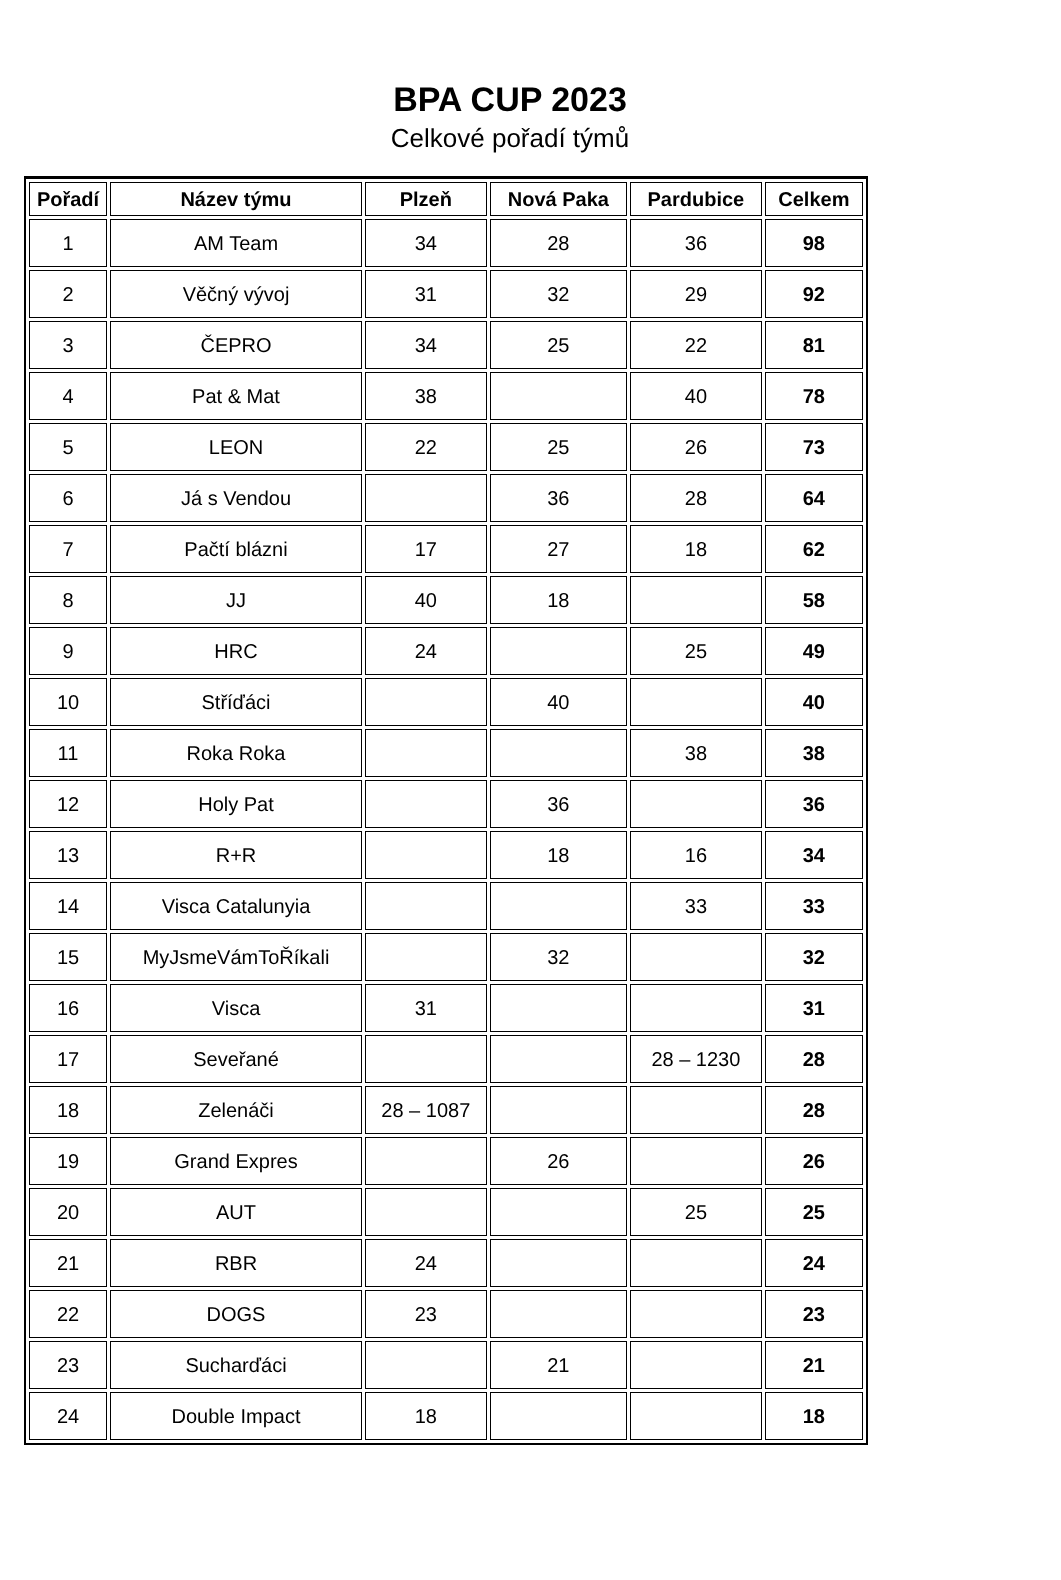BPA CUP 2023
Celkové pořadí týmů
| Pořadí | Název týmu | Plzeň | Nová Paka | Pardubice | Celkem |
| --- | --- | --- | --- | --- | --- |
| 1 | AM Team | 34 | 28 | 36 | 98 |
| 2 | Věčný vývoj | 31 | 32 | 29 | 92 |
| 3 | ČEPRO | 34 | 25 | 22 | 81 |
| 4 | Pat & Mat | 38 | | 40 | 78 |
| 5 | LEON | 22 | 25 | 26 | 73 |
| 6 | Já s Vendou | | 36 | 28 | 64 |
| 7 | Pačtí blázni | 17 | 27 | 18 | 62 |
| 8 | JJ | 40 | 18 | | 58 |
| 9 | HRC | 24 | | 25 | 49 |
| 10 | Stříďáci | | 40 | | 40 |
| 11 | Roka Roka | | | 38 | 38 |
| 12 | Holy Pat | | 36 | | 36 |
| 13 | R+R | | 18 | 16 | 34 |
| 14 | Visca Catalunyia | | | 33 | 33 |
| 15 | MyJsmeVámToŘíkali | | 32 | | 32 |
| 16 | Visca | 31 | | | 31 |
| 17 | Seveřané | | | 28 – 1230 | 28 |
| 18 | Zelenáči | 28 – 1087 | | | 28 |
| 19 | Grand Expres | | 26 | | 26 |
| 20 | AUT | | | 25 | 25 |
| 21 | RBR | 24 | | | 24 |
| 22 | DOGS | 23 | | | 23 |
| 23 | Sucharďáci | | 21 | | 21 |
| 24 | Double Impact | 18 | | | 18 |